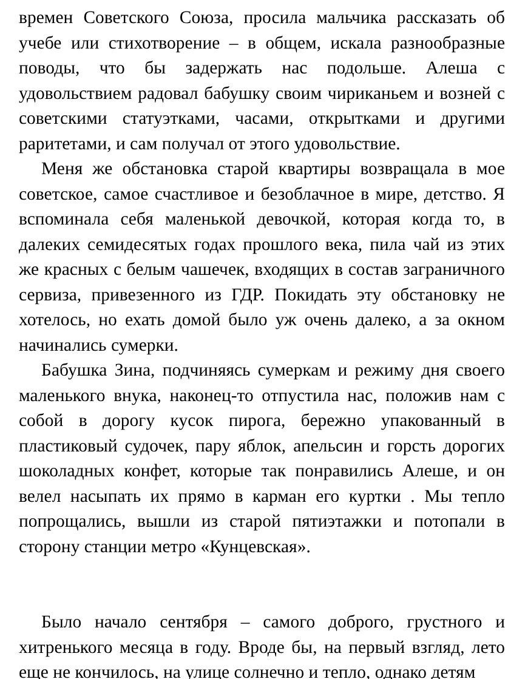времен Советского Союза, просила мальчика рассказать об учебе или стихотворение – в общем, искала разнообразные поводы, что бы задержать нас подольше. Алеша с удовольствием радовал бабушку своим чириканьем и возней с советскими статуэтками, часами, открытками и другими раритетами, и сам получал от этого удовольствие.
Меня же обстановка старой квартиры возвращала в мое советское, самое счастливое и безоблачное в мире, детство. Я вспоминала себя маленькой девочкой, которая когда то, в далеких семидесятых годах прошлого века, пила чай из этих же красных с белым чашечек, входящих в состав заграничного сервиза, привезенного из ГДР. Покидать эту обстановку не хотелось, но ехать домой было уж очень далеко, а за окном начинались сумерки.
Бабушка Зина, подчиняясь сумеркам и режиму дня своего маленького внука, наконец-то отпустила нас, положив нам с собой в дорогу кусок пирога, бережно упакованный в пластиковый судочек, пару яблок, апельсин и горсть дорогих шоколадных конфет, которые так понравились Алеше, и он велел насыпать их прямо в карман его куртки . Мы тепло попрощались, вышли из старой пятиэтажки и потопали в сторону станции метро «Кунцевская».
Было начало сентября – самого доброго, грустного и хитренького месяца в году. Вроде бы, на первый взгляд, лето еще не кончилось, на улице солнечно и тепло, однако детям